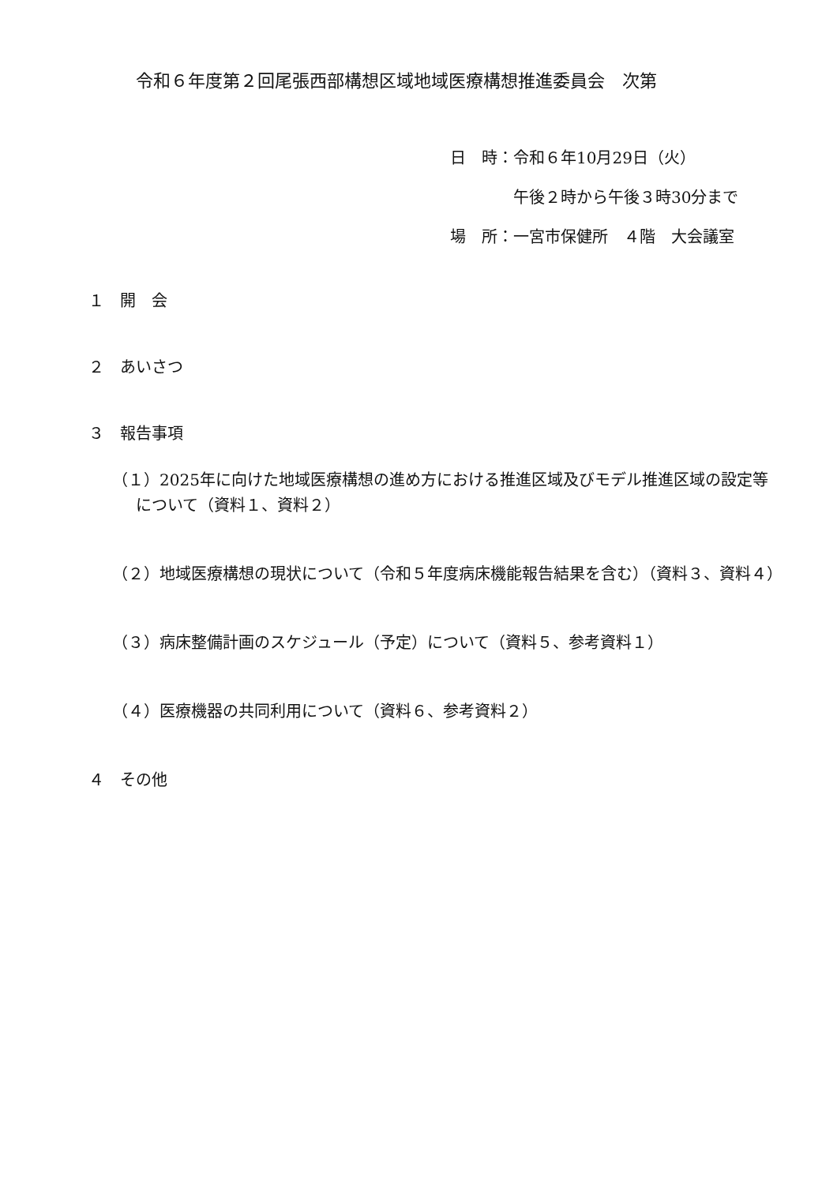令和６年度第２回尾張西部構想区域地域医療構想推進委員会　次第
日　時：令和６年10月29日（火）
　　　　午後２時から午後３時30分まで
場　所：一宮市保健所　４階　大会議室
１　開　会
２　あいさつ
３　報告事項
（１）2025年に向けた地域医療構想の進め方における推進区域及びモデル推進区域の設定等について（資料１、資料２）
（２）地域医療構想の現状について（令和５年度病床機能報告結果を含む）（資料３、資料４）
（３）病床整備計画のスケジュール（予定）について（資料５、参考資料１）
（４）医療機器の共同利用について（資料６、参考資料２）
４　その他